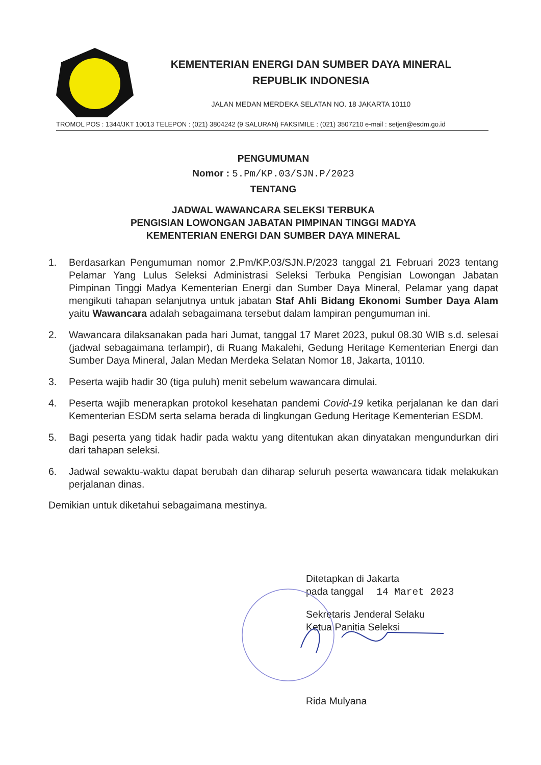KEMENTERIAN ENERGI DAN SUMBER DAYA MINERAL
REPUBLIK INDONESIA
JALAN MEDAN MERDEKA SELATAN NO. 18 JAKARTA 10110
TROMOL POS : 1344/JKT 10013 TELEPON : (021) 3804242 (9 SALURAN) FAKSIMILE : (021) 3507210 e-mail : setjen@esdm.go.id
PENGUMUMAN
Nomor : 5.Pm/KP.03/SJN.P/2023
TENTANG
JADWAL WAWANCARA SELEKSI TERBUKA
PENGISIAN LOWONGAN JABATAN PIMPINAN TINGGI MADYA
KEMENTERIAN ENERGI DAN SUMBER DAYA MINERAL
1. Berdasarkan Pengumuman nomor 2.Pm/KP.03/SJN.P/2023 tanggal 21 Februari 2023 tentang Pelamar Yang Lulus Seleksi Administrasi Seleksi Terbuka Pengisian Lowongan Jabatan Pimpinan Tinggi Madya Kementerian Energi dan Sumber Daya Mineral, Pelamar yang dapat mengikuti tahapan selanjutnya untuk jabatan Staf Ahli Bidang Ekonomi Sumber Daya Alam yaitu Wawancara adalah sebagaimana tersebut dalam lampiran pengumuman ini.
2. Wawancara dilaksanakan pada hari Jumat, tanggal 17 Maret 2023, pukul 08.30 WIB s.d. selesai (jadwal sebagaimana terlampir), di Ruang Makalehi, Gedung Heritage Kementerian Energi dan Sumber Daya Mineral, Jalan Medan Merdeka Selatan Nomor 18, Jakarta, 10110.
3. Peserta wajib hadir 30 (tiga puluh) menit sebelum wawancara dimulai.
4. Peserta wajib menerapkan protokol kesehatan pandemi Covid-19 ketika perjalanan ke dan dari Kementerian ESDM serta selama berada di lingkungan Gedung Heritage Kementerian ESDM.
5. Bagi peserta yang tidak hadir pada waktu yang ditentukan akan dinyatakan mengundurkan diri dari tahapan seleksi.
6. Jadwal sewaktu-waktu dapat berubah dan diharap seluruh peserta wawancara tidak melakukan perjalanan dinas.
Demikian untuk diketahui sebagaimana mestinya.
Ditetapkan di Jakarta
pada tanggal 14 Maret 2023
Sekretaris Jenderal Selaku
Ketua Panitia Seleksi
Rida Mulyana